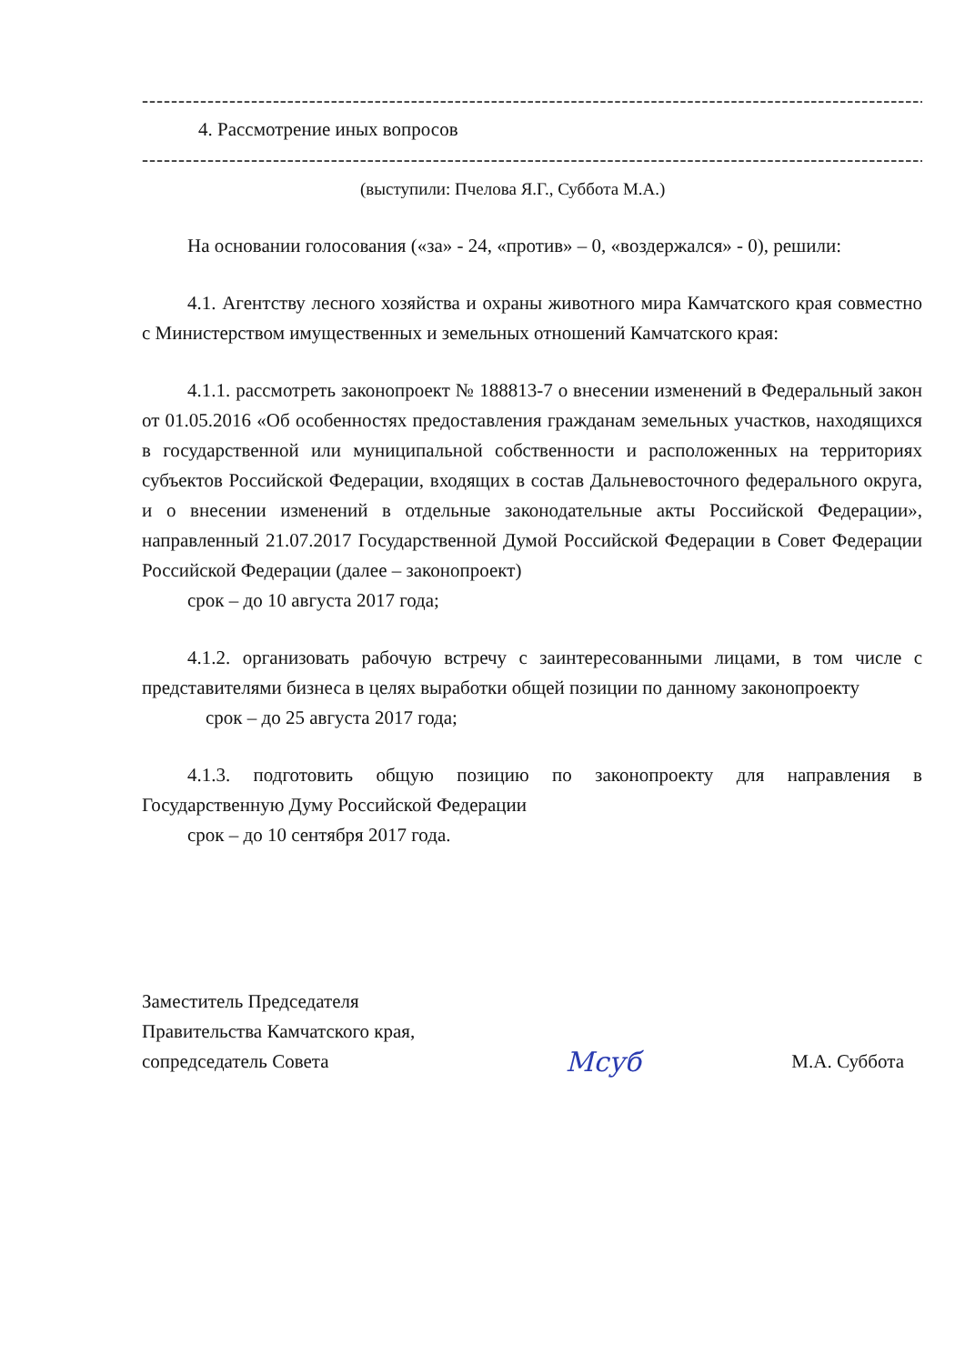------------------------------------------------------------------------------------------------------------------------------
4. Рассмотрение иных вопросов
------------------------------------------------------------------------------------------------------------------------------
(выступили: Пчелова Я.Г., Суббота М.А.)
На основании голосования («за» - 24, «против» – 0, «воздержался» - 0), решили:
4.1. Агентству лесного хозяйства и охраны животного мира Камчатского края совместно с Министерством имущественных и земельных отношений Камчатского края:
4.1.1. рассмотреть законопроект № 188813-7 о внесении изменений в Федеральный закон от 01.05.2016 «Об особенностях предоставления гражданам земельных участков, находящихся в государственной или муниципальной собственности и расположенных на территориях субъектов Российской Федерации, входящих в состав Дальневосточного федерального округа, и о внесении изменений в отдельные законодательные акты Российской Федерации», направленный 21.07.2017 Государственной Думой Российской Федерации в Совет Федерации Российской Федерации (далее – законопроект)
срок – до 10 августа 2017 года;
4.1.2. организовать рабочую встречу с заинтересованными лицами, в том числе с представителями бизнеса в целях выработки общей позиции по данному законопроекту
срок – до 25 августа 2017 года;
4.1.3. подготовить общую позицию по законопроекту для направления в Государственную Думу Российской Федерации
срок – до 10 сентября 2017 года.
Заместитель Председателя
Правительства Камчатского края,
сопредседатель Совета
Мсуб
М.А. Суббота